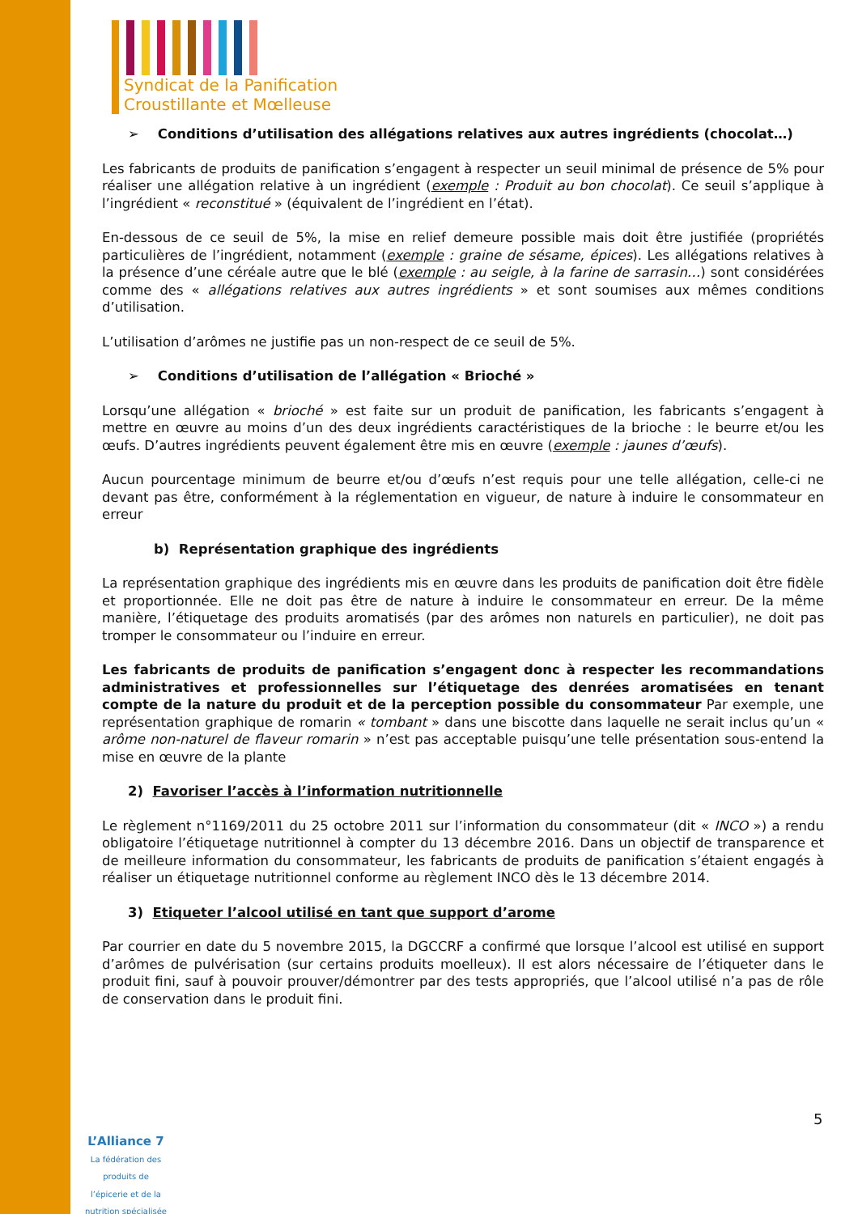Syndicat de la Panification
Croustillante et Mœlleuse
➢ Conditions d’utilisation des allégations relatives aux autres ingrédients (chocolat…)
Les fabricants de produits de panification s’engagent à respecter un seuil minimal de présence de 5% pour réaliser une allégation relative à un ingrédient (exemple : Produit au bon chocolat). Ce seuil s’applique à l’ingrédient « reconstitué » (équivalent de l’ingrédient en l’état).
En-dessous de ce seuil de 5%, la mise en relief demeure possible mais doit être justifiée (propriétés particulières de l’ingrédient, notamment (exemple : graine de sésame, épices). Les allégations relatives à la présence d’une céréale autre que le blé (exemple : au seigle, à la farine de sarrasin…) sont considérées comme des « allégations relatives aux autres ingrédients » et sont soumises aux mêmes conditions d’utilisation.
L’utilisation d’arômes ne justifie pas un non-respect de ce seuil de 5%.
➢ Conditions d’utilisation de l’allégation « Brioché »
Lorsqu’une allégation « brioché » est faite sur un produit de panification, les fabricants s’engagent à mettre en œuvre au moins d’un des deux ingrédients caractéristiques de la brioche : le beurre et/ou les œufs. D’autres ingrédients peuvent également être mis en œuvre (exemple : jaunes d’œufs).
Aucun pourcentage minimum de beurre et/ou d’œufs n’est requis pour une telle allégation, celle-ci ne devant pas être, conformément à la réglementation en vigueur, de nature à induire le consommateur en erreur
b) Représentation graphique des ingrédients
La représentation graphique des ingrédients mis en œuvre dans les produits de panification doit être fidèle et proportionnée. Elle ne doit pas être de nature à induire le consommateur en erreur. De la même manière, l’étiquetage des produits aromatisés (par des arômes non naturels en particulier), ne doit pas tromper le consommateur ou l’induire en erreur.
Les fabricants de produits de panification s’engagent donc à respecter les recommandations administratives et professionnelles sur l’étiquetage des denrées aromatisées en tenant compte de la nature du produit et de la perception possible du consommateur Par exemple, une représentation graphique de romarin « tombant » dans une biscotte dans laquelle ne serait inclus qu’un « arôme non-naturel de flaveur romarin » n’est pas acceptable puisqu’une telle présentation sous-entend la mise en œuvre de la plante
2) Favoriser l’accès à l’information nutritionnelle
Le règlement n°1169/2011 du 25 octobre 2011 sur l’information du consommateur (dit « INCO ») a rendu obligatoire l’étiquetage nutritionnel à compter du 13 décembre 2016. Dans un objectif de transparence et de meilleure information du consommateur, les fabricants de produits de panification s’étaient engagés à réaliser un étiquetage nutritionnel conforme au règlement INCO dès le 13 décembre 2014.
3) Etiqueter l’alcool utilisé en tant que support d’arome
Par courrier en date du 5 novembre 2015, la DGCCRF a confirmé que lorsque l’alcool est utilisé en support d’arômes de pulvérisation (sur certains produits moelleux). Il est alors nécessaire de l’étiqueter dans le produit fini, sauf à pouvoir prouver/démontrer par des tests appropriés, que l’alcool utilisé n’a pas de rôle de conservation dans le produit fini.
5
L’Alliance 7
La fédération des produits de l’épicerie et de la nutrition spécialisée